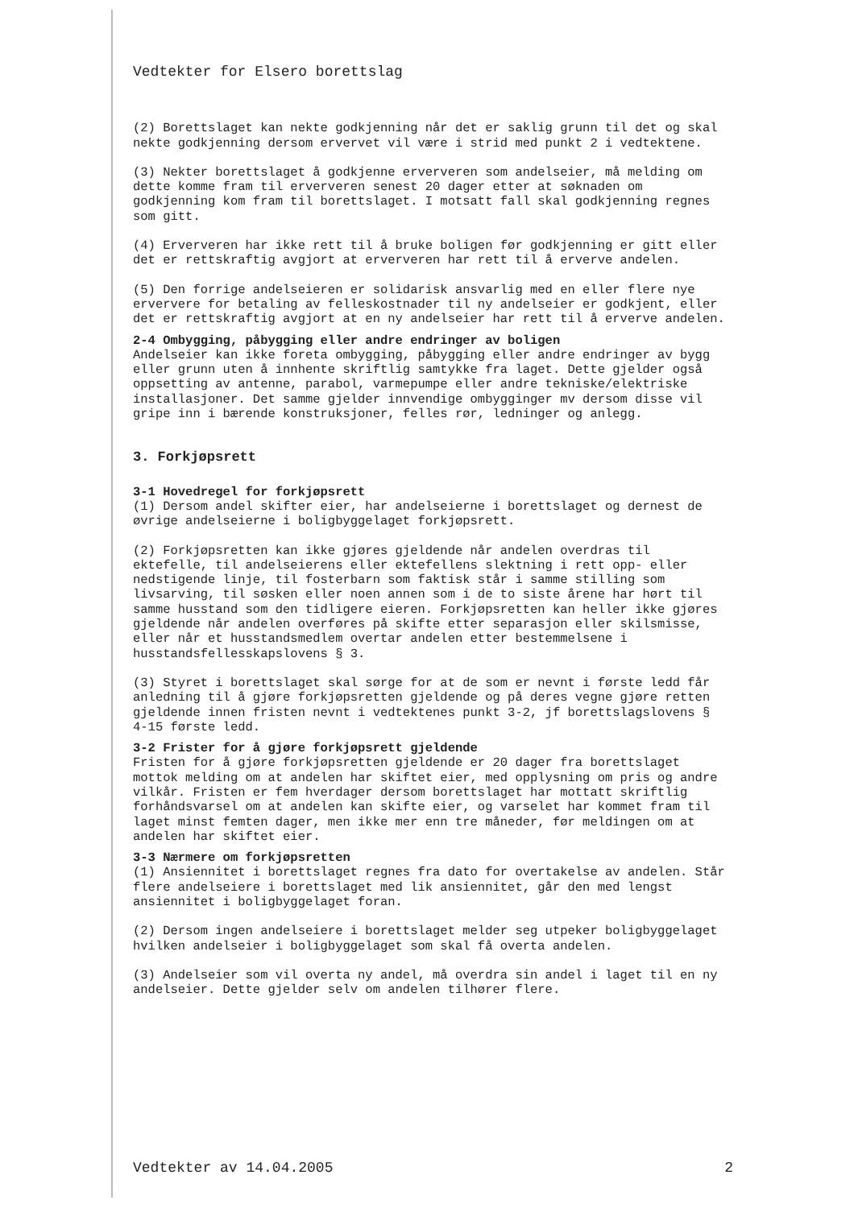Vedtekter for Elsero borettslag
(2) Borettslaget kan nekte godkjenning når det er saklig grunn til det og skal nekte godkjenning dersom ervervet vil være i strid med punkt 2 i vedtektene.
(3) Nekter borettslaget å godkjenne erververen som andelseier, må melding om dette komme fram til erververen senest 20 dager etter at søknaden om godkjenning kom fram til borettslaget. I motsatt fall skal godkjenning regnes som gitt.
(4) Erververen har ikke rett til å bruke boligen før godkjenning er gitt eller det er rettskraftig avgjort at erververen har rett til å erverve andelen.
(5) Den forrige andelseieren er solidarisk ansvarlig med en eller flere nye erververe for betaling av felleskostnader til ny andelseier er godkjent, eller det er rettskraftig avgjort at en ny andelseier har rett til å erverve andelen.
2-4 Ombygging, påbygging eller andre endringer av boligen
Andelseier kan ikke foreta ombygging, påbygging eller andre endringer av bygg eller grunn uten å innhente skriftlig samtykke fra laget. Dette gjelder også oppsetting av antenne, parabol, varmepumpe eller andre tekniske/elektriske installasjoner. Det samme gjelder innvendige ombygginger mv dersom disse vil gripe inn i bærende konstruksjoner, felles rør, ledninger og anlegg.
3. Forkjøpsrett
3-1 Hovedregel for forkjøpsrett
(1) Dersom andel skifter eier, har andelseierne i borettslaget og dernest de øvrige andelseierne i boligbyggelaget forkjøpsrett.
(2) Forkjøpsretten kan ikke gjøres gjeldende når andelen overdras til ektefelle, til andelseierens eller ektefellens slektning i rett opp- eller nedstigende linje, til fosterbarn som faktisk står i samme stilling som livsarving, til søsken eller noen annen som i de to siste årene har hørt til samme husstand som den tidligere eieren. Forkjøpsretten kan heller ikke gjøres gjeldende når andelen overføres på skifte etter separasjon eller skilsmisse, eller når et husstandsmedlem overtar andelen etter bestemmelsene i husstandsfellesskapslovens § 3.
(3) Styret i borettslaget skal sørge for at de som er nevnt i første ledd får anledning til å gjøre forkjøpsretten gjeldende og på deres vegne gjøre retten gjeldende innen fristen nevnt i vedtektenes punkt 3-2, jf borettslagslovens § 4-15 første ledd.
3-2 Frister for å gjøre forkjøpsrett gjeldende
Fristen for å gjøre forkjøpsretten gjeldende er 20 dager fra borettslaget mottok melding om at andelen har skiftet eier, med opplysning om pris og andre vilkår. Fristen er fem hverdager dersom borettslaget har mottatt skriftlig forhåndsvarsel om at andelen kan skifte eier, og varselet har kommet fram til laget minst femten dager, men ikke mer enn tre måneder, før meldingen om at andelen har skiftet eier.
3-3 Nærmere om forkjøpsretten
(1) Ansiennitet i borettslaget regnes fra dato for overtakelse av andelen. Står flere andelseiere i borettslaget med lik ansiennitet, går den med lengst ansiennitet i boligbyggelaget foran.
(2) Dersom ingen andelseiere i borettslaget melder seg utpeker boligbyggelaget hvilken andelseier i boligbyggelaget som skal få overta andelen.
(3) Andelseier som vil overta ny andel, må overdra sin andel i laget til en ny andelseier. Dette gjelder selv om andelen tilhører flere.
Vedtekter av 14.04.2005 2